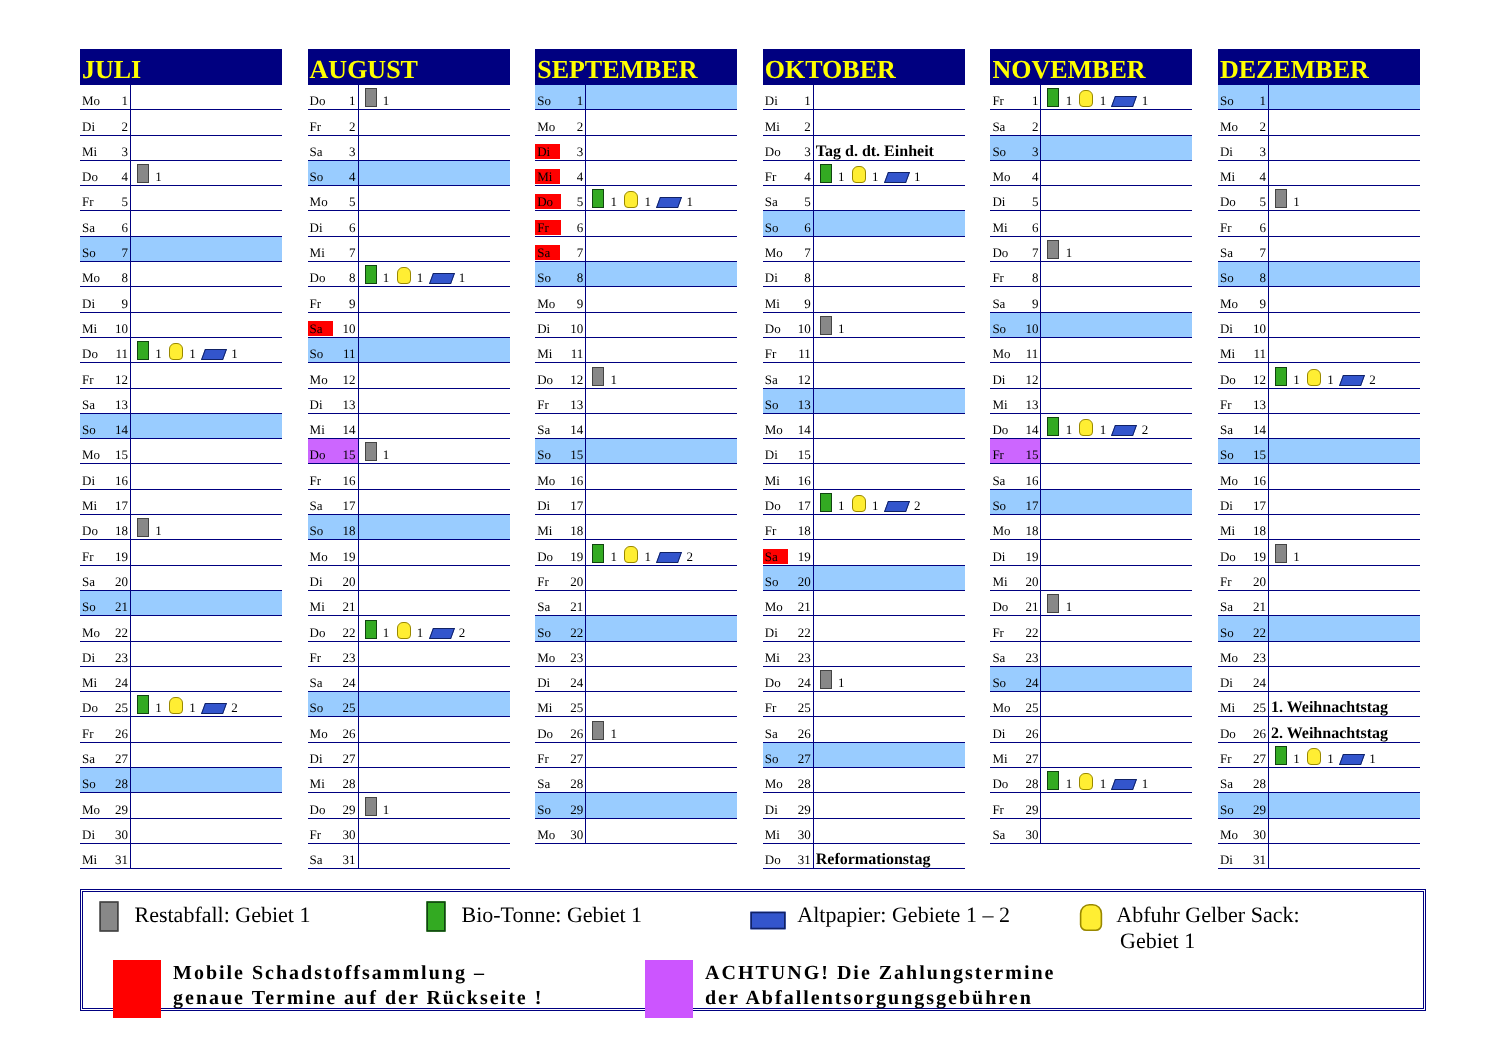| JULI | |
| --- | --- |
| Mo 1 | |
| Di 2 | |
| Mi 3 | |
| Do 4 | 1 |
| Fr 5 | |
| Sa 6 | |
| So 7 | |
| Mo 8 | |
| Di 9 | |
| Mi 10 | |
| Do 11 | 1 1 1 |
| Fr 12 | |
| Sa 13 | |
| So 14 | |
| Mo 15 | |
| Di 16 | |
| Mi 17 | |
| Do 18 | 1 |
| Fr 19 | |
| Sa 20 | |
| So 21 | |
| Mo 22 | |
| Di 23 | |
| Mi 24 | |
| Do 25 | 1 1 2 |
| Fr 26 | |
| Sa 27 | |
| So 28 | |
| Mo 29 | |
| Di 30 | |
| Mi 31 | |
| AUGUST | |
| --- | --- |
| Do 1 | 1 |
| Fr 2 | |
| Sa 3 | |
| So 4 | |
| Mo 5 | |
| Di 6 | |
| Mi 7 | |
| Do 8 | 1 1 1 |
| Fr 9 | |
| Sa 10 | |
| So 11 | |
| Mo 12 | |
| Di 13 | |
| Mi 14 | |
| Do 15 | 1 |
| Fr 16 | |
| Sa 17 | |
| So 18 | |
| Mo 19 | |
| Di 20 | |
| Mi 21 | |
| Do 22 | 1 1 2 |
| Fr 23 | |
| Sa 24 | |
| So 25 | |
| Mo 26 | |
| Di 27 | |
| Mi 28 | |
| Do 29 | 1 |
| Fr 30 | |
| Sa 31 | |
| SEPTEMBER | |
| --- | --- |
| So 1 | |
| Mo 2 | |
| Di 3 | |
| Mi 4 | |
| Do 5 | 1 1 1 |
| Fr 6 | |
| Sa 7 | |
| So 8 | |
| Mo 9 | |
| Di 10 | |
| Mi 11 | |
| Do 12 | 1 |
| Fr 13 | |
| Sa 14 | |
| So 15 | |
| Mo 16 | |
| Di 17 | |
| Mi 18 | |
| Do 19 | 1 1 2 |
| Fr 20 | |
| Sa 21 | |
| So 22 | |
| Mo 23 | |
| Di 24 | |
| Mi 25 | |
| Do 26 | 1 |
| Fr 27 | |
| Sa 28 | |
| So 29 | |
| Mo 30 | |
| OKTOBER | |
| --- | --- |
| Di 1 | |
| Mi 2 | |
| Do 3 | Tag d. dt. Einheit |
| Fr 4 | 1 1 1 |
| Sa 5 | |
| So 6 | |
| Mo 7 | |
| Di 8 | |
| Mi 9 | |
| Do 10 | 1 |
| Fr 11 | |
| Sa 12 | |
| So 13 | |
| Mo 14 | |
| Di 15 | |
| Mi 16 | |
| Do 17 | 1 1 2 |
| Fr 18 | |
| Sa 19 | |
| So 20 | |
| Mo 21 | |
| Di 22 | |
| Mi 23 | |
| Do 24 | 1 |
| Fr 25 | |
| Sa 26 | |
| So 27 | |
| Mo 28 | |
| Di 29 | |
| Mi 30 | |
| Do 31 | Reformationstag |
| NOVEMBER | |
| --- | --- |
| Fr 1 | 1 1 1 |
| Sa 2 | |
| So 3 | |
| Mo 4 | |
| Di 5 | |
| Mi 6 | |
| Do 7 | 1 |
| Fr 8 | |
| Sa 9 | |
| So 10 | |
| Mo 11 | |
| Di 12 | |
| Mi 13 | |
| Do 14 | 1 1 2 |
| Fr 15 | |
| Sa 16 | |
| So 17 | |
| Mo 18 | |
| Di 19 | |
| Mi 20 | |
| Do 21 | 1 |
| Fr 22 | |
| Sa 23 | |
| So 24 | |
| Mo 25 | |
| Di 26 | |
| Mi 27 | |
| Do 28 | 1 1 1 |
| Fr 29 | |
| Sa 30 | |
| DEZEMBER | |
| --- | --- |
| So 1 | |
| Mo 2 | |
| Di 3 | |
| Mi 4 | |
| Do 5 | 1 |
| Fr 6 | |
| Sa 7 | |
| So 8 | |
| Mo 9 | |
| Di 10 | |
| Mi 11 | |
| Do 12 | 1 1 2 |
| Fr 13 | |
| Sa 14 | |
| So 15 | |
| Mo 16 | |
| Di 17 | |
| Mi 18 | |
| Do 19 | 1 |
| Fr 20 | |
| Sa 21 | |
| So 22 | |
| Mo 23 | |
| Di 24 | |
| Mi 25 | 1. Weihnachtstag |
| Do 26 | 2. Weihnachtstag |
| Fr 27 | 1 1 1 |
| Sa 28 | |
| So 29 | |
| Mo 30 | |
| Di 31 | |
Restabfall: Gebiet 1 Bio-Tonne: Gebiet 1 Altpapier: Gebiete 1 – 2 Abfuhr Gelber Sack:
Gebiet 1
Mobile Schadstoffsammlung –
genaue Termine auf der Rückseite !
ACHTUNG! Die Zahlungstermine
der Abfallentsorgungsgebühren